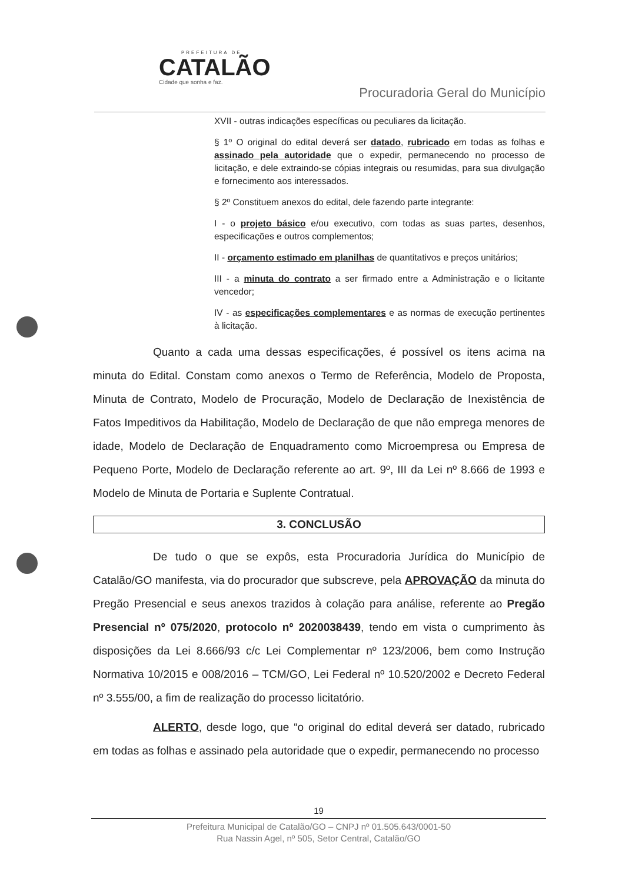PREFEITURA DE
CATALÃO
Cidade que sonha e faz.
Procuradoria Geral do Município
XVII - outras indicações específicas ou peculiares da licitação.
§ 1º O original do edital deverá ser datado, rubricado em todas as folhas e assinado pela autoridade que o expedir, permanecendo no processo de licitação, e dele extraindo-se cópias integrais ou resumidas, para sua divulgação e fornecimento aos interessados.
§ 2º Constituem anexos do edital, dele fazendo parte integrante:
I - o projeto básico e/ou executivo, com todas as suas partes, desenhos, especificações e outros complementos;
II - orçamento estimado em planilhas de quantitativos e preços unitários;
III - a minuta do contrato a ser firmado entre a Administração e o licitante vencedor;
IV - as especificações complementares e as normas de execução pertinentes à licitação.
Quanto a cada uma dessas especificações, é possível os itens acima na minuta do Edital. Constam como anexos o Termo de Referência, Modelo de Proposta, Minuta de Contrato, Modelo de Procuração, Modelo de Declaração de Inexistência de Fatos Impeditivos da Habilitação, Modelo de Declaração de que não emprega menores de idade, Modelo de Declaração de Enquadramento como Microempresa ou Empresa de Pequeno Porte, Modelo de Declaração referente ao art. 9º, III da Lei nº 8.666 de 1993 e Modelo de Minuta de Portaria e Suplente Contratual.
3. CONCLUSÃO
De tudo o que se expôs, esta Procuradoria Jurídica do Município de Catalão/GO manifesta, via do procurador que subscreve, pela APROVAÇÃO da minuta do Pregão Presencial e seus anexos trazidos à colação para análise, referente ao Pregão Presencial nº 075/2020, protocolo nº 2020038439, tendo em vista o cumprimento às disposições da Lei 8.666/93 c/c Lei Complementar nº 123/2006, bem como Instrução Normativa 10/2015 e 008/2016 – TCM/GO, Lei Federal nº 10.520/2002 e Decreto Federal nº 3.555/00, a fim de realização do processo licitatório.
ALERTO, desde logo, que “o original do edital deverá ser datado, rubricado em todas as folhas e assinado pela autoridade que o expedir, permanecendo no processo
19
Prefeitura Municipal de Catalão/GO – CNPJ nº 01.505.643/0001-50
Rua Nassin Agel, nº 505, Setor Central, Catalão/GO